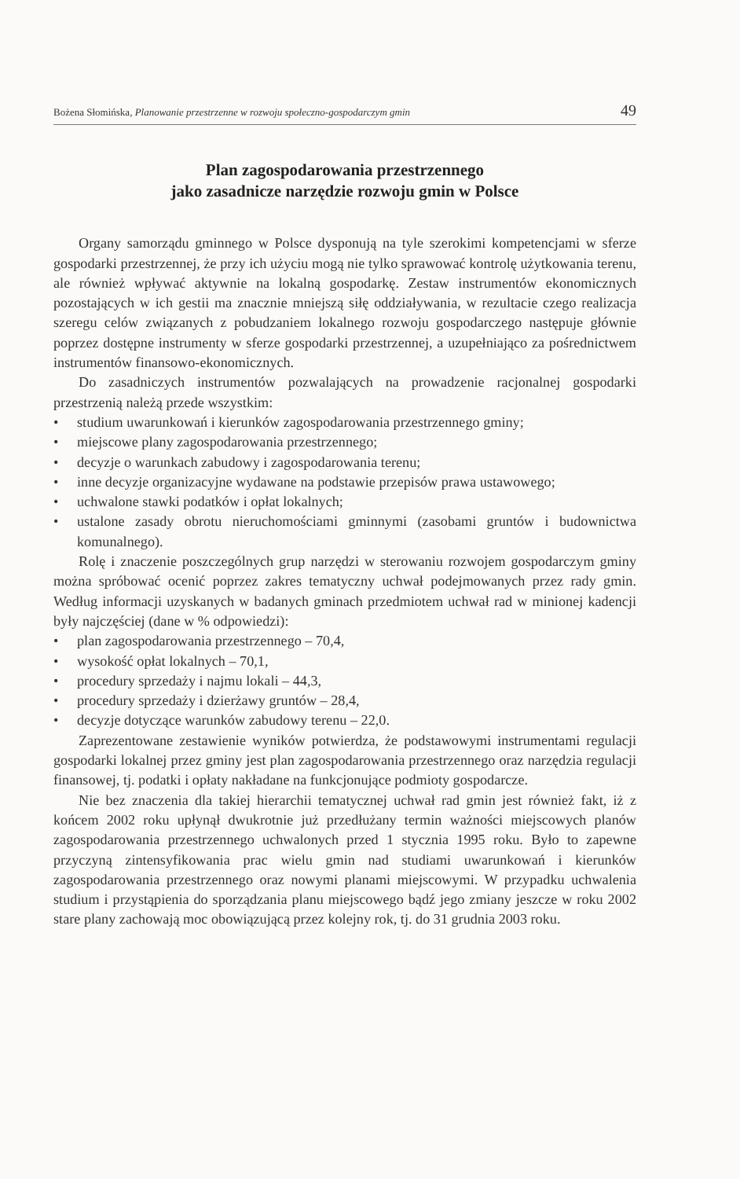Bożena Słomińska, Planowanie przestrzenne w rozwoju społeczno-gospodarczym gmin 49
Plan zagospodarowania przestrzennego
jako zasadnicze narzędzie rozwoju gmin w Polsce
Organy samorządu gminnego w Polsce dysponują na tyle szerokimi kompetencjami w sferze gospodarki przestrzennej, że przy ich użyciu mogą nie tylko sprawować kontrolę użytkowania terenu, ale również wpływać aktywnie na lokalną gospodarkę. Zestaw instrumentów ekonomicznych pozostających w ich gestii ma znacznie mniejszą siłę oddziaływania, w rezultacie czego realizacja szeregu celów związanych z pobudzaniem lokalnego rozwoju gospodarczego następuje głównie poprzez dostępne instrumenty w sferze gospodarki przestrzennej, a uzupełniająco za pośrednictwem instrumentów finansowo-ekonomicznych.
Do zasadniczych instrumentów pozwalających na prowadzenie racjonalnej gospodarki przestrzenią należą przede wszystkim:
• studium uwarunkowań i kierunków zagospodarowania przestrzennego gminy;
• miejscowe plany zagospodarowania przestrzennego;
• decyzje o warunkach zabudowy i zagospodarowania terenu;
• inne decyzje organizacyjne wydawane na podstawie przepisów prawa ustawowego;
• uchwalone stawki podatków i opłat lokalnych;
• ustalone zasady obrotu nieruchomościami gminnymi (zasobami gruntów i budownictwa komunalnego).
Rolę i znaczenie poszczególnych grup narzędzi w sterowaniu rozwojem gospodarczym gminy można spróbować ocenić poprzez zakres tematyczny uchwał podejmowanych przez rady gmin. Według informacji uzyskanych w badanych gminach przedmiotem uchwał rad w minionej kadencji były najczęściej (dane w % odpowiedzi):
• plan zagospodarowania przestrzennego – 70,4,
• wysokość opłat lokalnych – 70,1,
• procedury sprzedaży i najmu lokali – 44,3,
• procedury sprzedaży i dzierżawy gruntów – 28,4,
• decyzje dotyczące warunków zabudowy terenu – 22,0.
Zaprezentowane zestawienie wyników potwierdza, że podstawowymi instrumentami regulacji gospodarki lokalnej przez gminy jest plan zagospodarowania przestrzennego oraz narzędzia regulacji finansowej, tj. podatki i opłaty nakładane na funkcjonujące podmioty gospodarcze.
Nie bez znaczenia dla takiej hierarchii tematycznej uchwał rad gmin jest również fakt, iż z końcem 2002 roku upłynął dwukrotnie już przedłużany termin ważności miejscowych planów zagospodarowania przestrzennego uchwalonych przed 1 stycznia 1995 roku. Było to zapewne przyczyną zintensyfikowania prac wielu gmin nad studiami uwarunkowań i kierunków zagospodarowania przestrzennego oraz nowymi planami miejscowymi. W przypadku uchwalenia studium i przystąpienia do sporządzania planu miejscowego bądź jego zmiany jeszcze w roku 2002 stare plany zachowają moc obowiązującą przez kolejny rok, tj. do 31 grudnia 2003 roku.